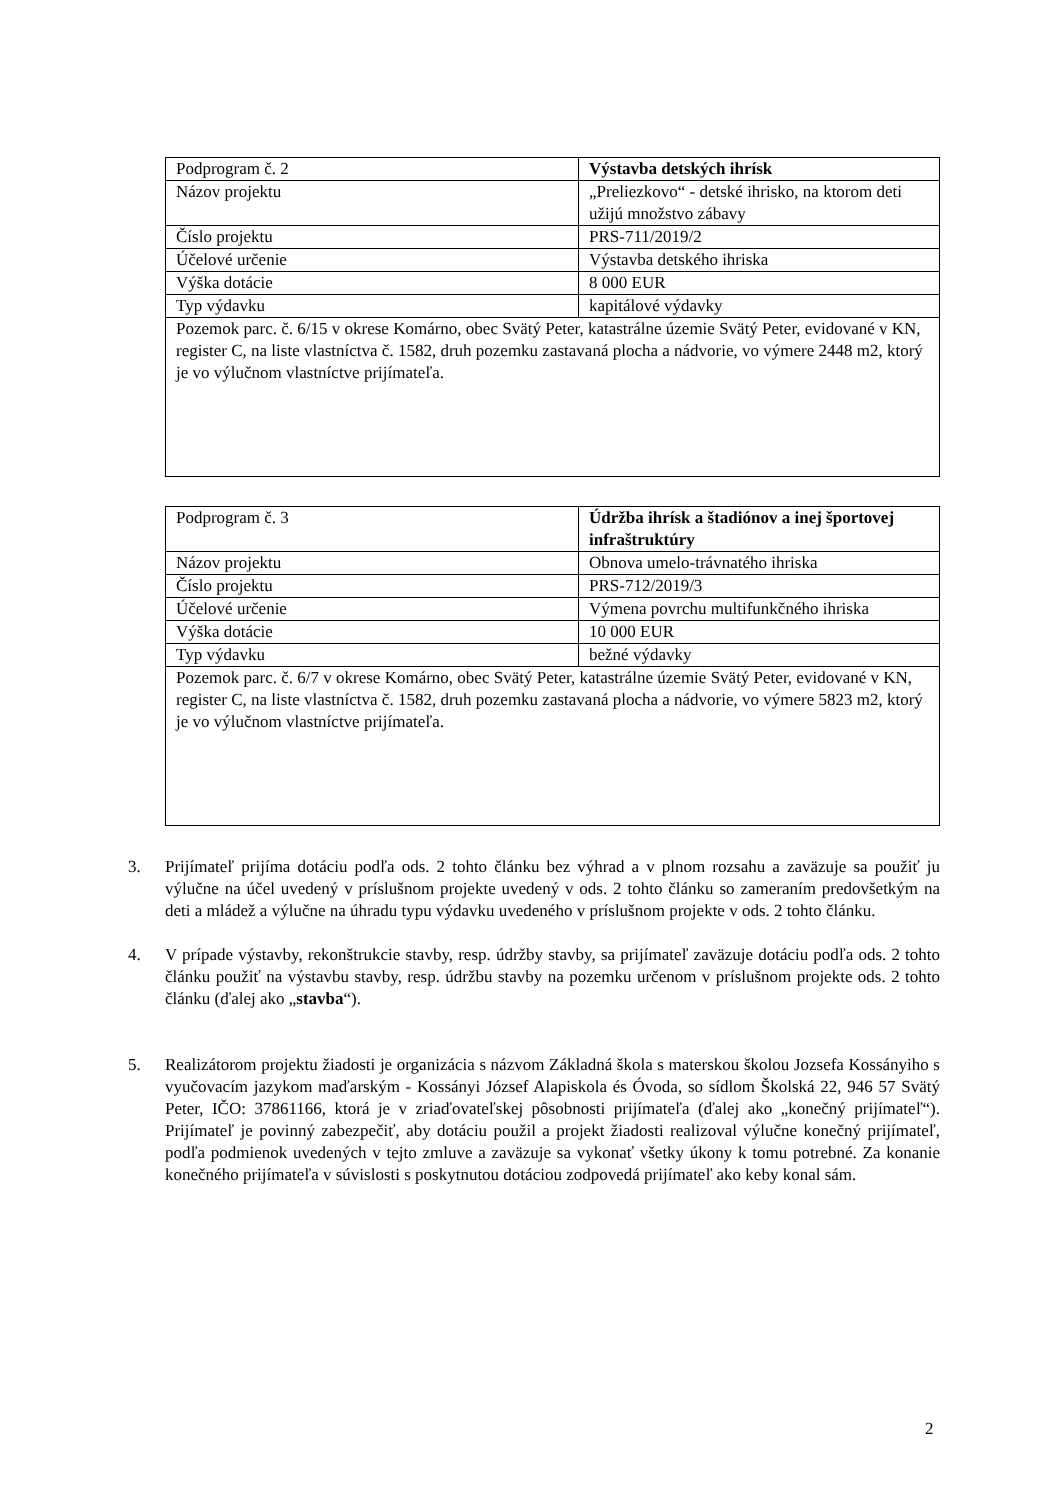| Podprogram č. 2 | Výstavba detských ihrísk |
| Názov projektu | „Preliezkovo“ - detské ihrisko, na ktorom deti užijú množstvo zábavy |
| Číslo projektu | PRS-711/2019/2 |
| Účelové určenie | Výstavba detského ihriska |
| Výška dotácie | 8 000 EUR |
| Typ výdavku | kapitálové výdavky |
| Pozemok parc. č. 6/15 v okrese Komárno, obec Svätý Peter, katastrálne územie Svätý Peter, evidované v KN, register C, na liste vlastníctva č. 1582, druh pozemku zastavaná plocha a nádvorie, vo výmere 2448 m2, ktorý je vo výlučnom vlastníctve prijímateľa. | |
| Podprogram č. 3 | Údržba ihrísk a štadiónov a inej športovej infraštruktúry |
| Názov projektu | Obnova umelo-trávnatého ihriska |
| Číslo projektu | PRS-712/2019/3 |
| Účelové určenie | Výmena povrchu multifunkčného ihriska |
| Výška dotácie | 10 000 EUR |
| Typ výdavku | bežné výdavky |
| Pozemok parc. č. 6/7 v okrese Komárno, obec Svätý Peter, katastrálne územie Svätý Peter, evidované v KN, register C, na liste vlastníctva č. 1582, druh pozemku zastavaná plocha a nádvorie, vo výmere 5823 m2, ktorý je vo výlučnom vlastníctve prijímateľa. | |
3. Prijímateľ prijíma dotáciu podľa ods. 2 tohto článku bez výhrad a v plnom rozsahu a zaväzuje sa použiť ju výlučne na účel uvedený v príslušnom projekte uvedený v ods. 2 tohto článku so zameraním predovšetkým na deti a mládež a výlučne na úhradu typu výdavku uvedeného v príslušnom projekte v ods. 2 tohto článku.
4. V prípade výstavby, rekonštrukcie stavby, resp. údržby stavby, sa prijímateľ zaväzuje dotáciu podľa ods. 2 tohto článku použiť na výstavbu stavby, resp. údržbu stavby na pozemku určenom v príslušnom projekte ods. 2 tohto článku (ďalej ako „stavba“).
5. Realizátorom projektu žiadosti je organizácia s názvom Základná škola s materskou školou Jozsefa Kossányiho s vyučovacím jazykom maďarským - Kossányi József Alapiskola és Óvoda, so sídlom Školská 22, 946 57 Svätý Peter, IČO: 37861166, ktorá je v zriaďovateľskej pôsobnosti prijímateľa (ďalej ako „konečný prijímateľ“). Prijímateľ je povinný zabezpečiť, aby dotáciu použil a projekt žiadosti realizoval výlučne konečný prijímateľ, podľa podmienok uvedených v tejto zmluve a zaväzuje sa vykonať všetky úkony k tomu potrebné. Za konanie konečného prijímateľa v súvislosti s poskytnutou dotáciou zodpovedá prijímateľ ako keby konal sám.
2